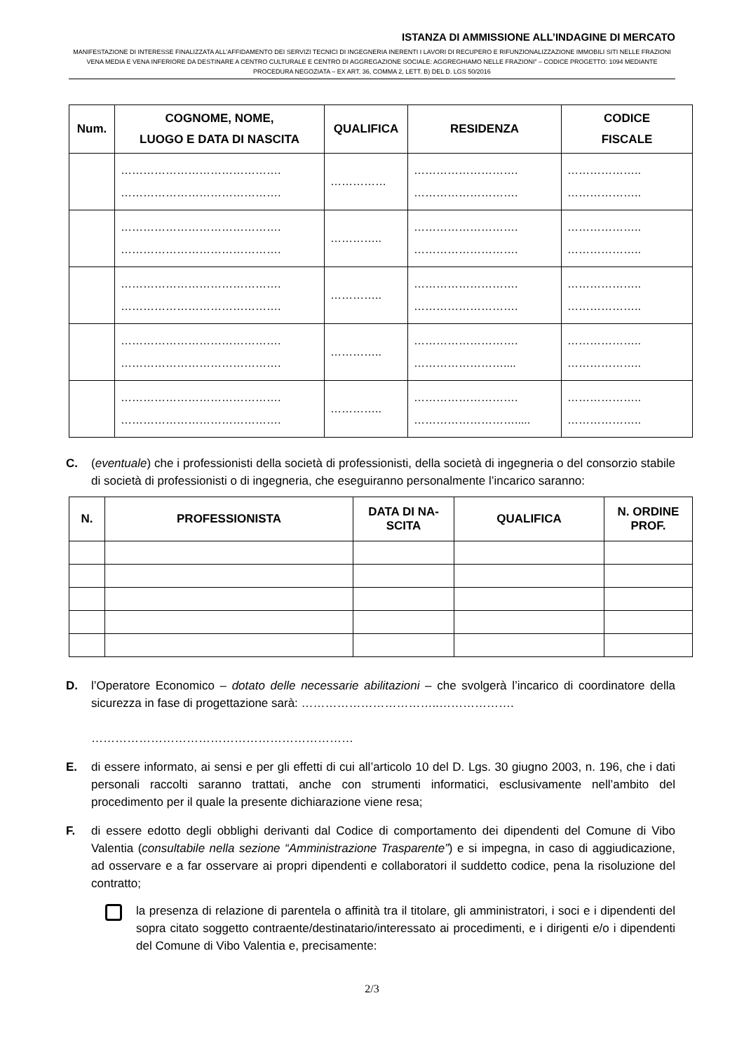ISTANZA DI AMMISSIONE ALL’INDAGINE DI MERCATO
MANIFESTAZIONE DI INTERESSE FINALIZZATA ALL’AFFIDAMENTO DEI SERVIZI TECNICI DI INGEGNERIA INERENTI I LAVORI DI RECUPERO E RIFUNZIONALIZZAZIONE IMMOBILI SITI NELLE FRAZIONI VENA MEDIA E VENA INFERIORE DA DESTINARE A CENTRO CULTURALE E CENTRO DI AGGREGAZIONE SOCIALE: AGGREGHIAMO NELLE FRAZIONI” – CODICE PROGETTO: 1094 MEDIANTE PROCEDURA NEGOZIATA – EX ART. 36, COMMA 2, LETT. B) DEL D. LGS 50/2016
| Num. | COGNOME, NOME, LUOGO E DATA DI NASCITA | QUALIFICA | RESIDENZA | CODICE FISCALE |
| --- | --- | --- | --- | --- |
| | ……………………………………. ……………………………………. | …………… | ………………………. ………………………. | ……………….. ……………….. |
| | ……………………………………. ……………………………………. | ………….. | ………………………. ………………………. | ……………….. ……………….. |
| | ……………………………………. ……………………………………. | ………….. | ………………………. ………………………. | ……………….. ……………….. |
| | ……………………………………. ……………………………………. | ………….. | ………………………. …………………….... | ……………….. ……………….. |
| | ……………………………………. ……………………………………. | ………….. | ………………………. ………………………..... | ……………….. ……………….. |
C. (eventuale) che i professionisti della società di professionisti, della società di ingegneria o del consorzio stabile di società di professionisti o di ingegneria, che eseguiranno personalmente l’incarico saranno:
| N. | PROFESSIONISTA | DATA DI NA- SCITA | QUALIFICA | N. ORDINE PROF. |
| --- | --- | --- | --- | --- |
D. l’Operatore Economico – dotato delle necessarie abilitazioni – che svolgerà l’incarico di coordinatore della sicurezza in fase di progettazione sarà: ……………………………..……………….
…………………………………………………………
E. di essere informato, ai sensi e per gli effetti di cui all’articolo 10 del D. Lgs. 30 giugno 2003, n. 196, che i dati personali raccolti saranno trattati, anche con strumenti informatici, esclusivamente nell’ambito del procedimento per il quale la presente dichiarazione viene resa;
F. di essere edotto degli obblighi derivanti dal Codice di comportamento dei dipendenti del Comune di Vibo Valentia (consultabile nella sezione “Amministrazione Trasparente”) e si impegna, in caso di aggiudicazione, ad osservare e a far osservare ai propri dipendenti e collaboratori il suddetto codice, pena la risoluzione del contratto;
la presenza di relazione di parentela o affinità tra il titolare, gli amministratori, i soci e i dipendenti del sopra citato soggetto contraente/destinatario/interessato ai procedimenti, e i dirigenti e/o i dipendenti del Comune di Vibo Valentia e, precisamente:
2/3